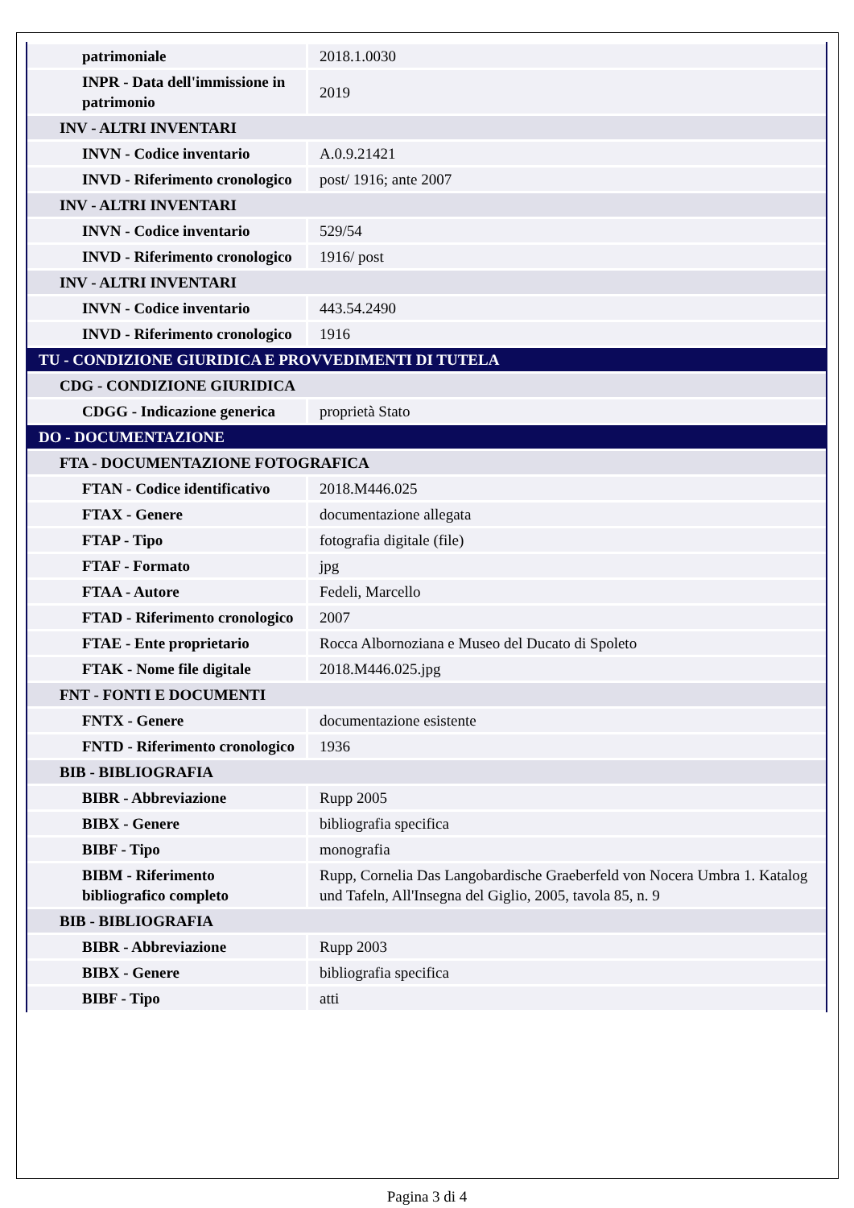| patrimoniale | 2018.1.0030 |
| INPR - Data dell'immissione in patrimonio | 2019 |
| INV - ALTRI INVENTARI | |
| INVN - Codice inventario | A.0.9.21421 |
| INVD - Riferimento cronologico | post/ 1916; ante 2007 |
| INV - ALTRI INVENTARI | |
| INVN - Codice inventario | 529/54 |
| INVD - Riferimento cronologico | 1916/ post |
| INV - ALTRI INVENTARI | |
| INVN - Codice inventario | 443.54.2490 |
| INVD - Riferimento cronologico | 1916 |
| TU - CONDIZIONE GIURIDICA E PROVVEDIMENTI DI TUTELA | |
| CDG - CONDIZIONE GIURIDICA | |
| CDGG - Indicazione generica | proprietà Stato |
| DO - DOCUMENTAZIONE | |
| FTA - DOCUMENTAZIONE FOTOGRAFICA | |
| FTAN - Codice identificativo | 2018.M446.025 |
| FTAX - Genere | documentazione allegata |
| FTAP - Tipo | fotografia digitale (file) |
| FTAF - Formato | jpg |
| FTAA - Autore | Fedeli, Marcello |
| FTAD - Riferimento cronologico | 2007 |
| FTAE - Ente proprietario | Rocca Albornoziana e Museo del Ducato di Spoleto |
| FTAK - Nome file digitale | 2018.M446.025.jpg |
| FNT - FONTI E DOCUMENTI | |
| FNTX - Genere | documentazione esistente |
| FNTD - Riferimento cronologico | 1936 |
| BIB - BIBLIOGRAFIA | |
| BIBR - Abbreviazione | Rupp 2005 |
| BIBX - Genere | bibliografia specifica |
| BIBF - Tipo | monografia |
| BIBM - Riferimento bibliografico completo | Rupp, Cornelia Das Langobardische Graeberfeld von Nocera Umbra 1. Katalog und Tafeln, All'Insegna del Giglio, 2005, tavola 85, n. 9 |
| BIB - BIBLIOGRAFIA | |
| BIBR - Abbreviazione | Rupp 2003 |
| BIBX - Genere | bibliografia specifica |
| BIBF - Tipo | atti |
Pagina 3 di 4